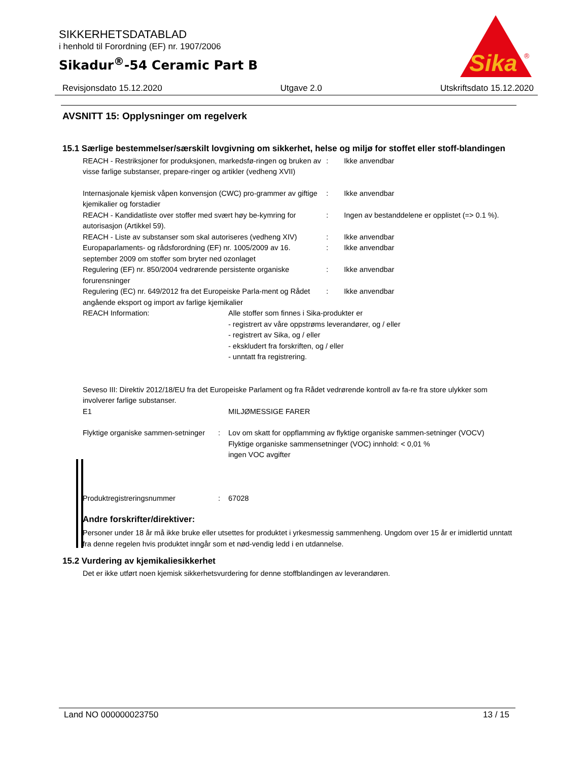SIKKERHETSDATABLAD
i henhold til Forordning (EF) nr. 1907/2006
Sikadur<sup>®</sup>-54 Ceramic Part B
Sika
®
Revisjonsdato 15.12.2020 Utgave 2.0 Utskriftsdato 15.12.2020
AVSNITT 15: Opplysninger om regelverk
15.1 Særlige bestemmelser/særskilt lovgivning om sikkerhet, helse og miljø for stoffet eller stoff-blandingen
REACH - Restriksjoner for produksjonen, markedsfø-ringen og bruken av visse farlige substanser, prepare-ringer og artikler (vedheng XVII)
: Ikke anvendbar
Internasjonale kjemisk våpen konvensjon (CWC) pro-grammer av giftige kjemikalier og forstadier
: Ikke anvendbar
REACH - Kandidatliste over stoffer med svært høy be-kymring for autorisasjon (Artikkel 59).
: Ingen av bestanddelene er opplistet (=> 0.1 %).
REACH - Liste av substanser som skal autoriseres (vedheng XIV)
: Ikke anvendbar
Europaparlaments- og rådsforordning (EF) nr. 1005/2009 av 16. september 2009 om stoffer som bryter ned ozonlaget
: Ikke anvendbar
Regulering (EF) nr. 850/2004 vedrørende persistente organiske forurensninger
: Ikke anvendbar
Regulering (EC) nr. 649/2012 fra det Europeiske Parla-ment og Rådet angående eksport og import av farlige kjemikalier
: Ikke anvendbar
REACH Information: Alle stoffer som finnes i Sika-produkter er
- registrert av våre oppstrøms leverandører, og / eller
- registrert av Sika, og / eller
- ekskludert fra forskriften, og / eller
- unntatt fra registrering.
Seveso III: Direktiv 2012/18/EU fra det Europeiske Parlament og fra Rådet vedrørende kontroll av fa-re fra store ulykker som involverer farlige substanser.
E1 MILJØMESSIGE FARER
Flyktige organiske sammen-setninger
: Lov om skatt for oppflamming av flyktige organiske sammen-setninger (VOCV)
Flyktige organiske sammensetninger (VOC) innhold: < 0,01 %
ingen VOC avgifter
Produktregistreringsnummer : 67028
Andre forskrifter/direktiver:
Personer under 18 år må ikke bruke eller utsettes for produktet i yrkesmessig sammenheng. Ungdom over 15 år er imidlertid unntatt fra denne regelen hvis produktet inngår som et nød-vendig ledd i en utdannelse.
15.2 Vurdering av kjemikaliesikkerhet
Det er ikke utført noen kjemisk sikkerhetsvurdering for denne stoffblandingen av leverandøren.
Land NO 000000023750 13 / 15